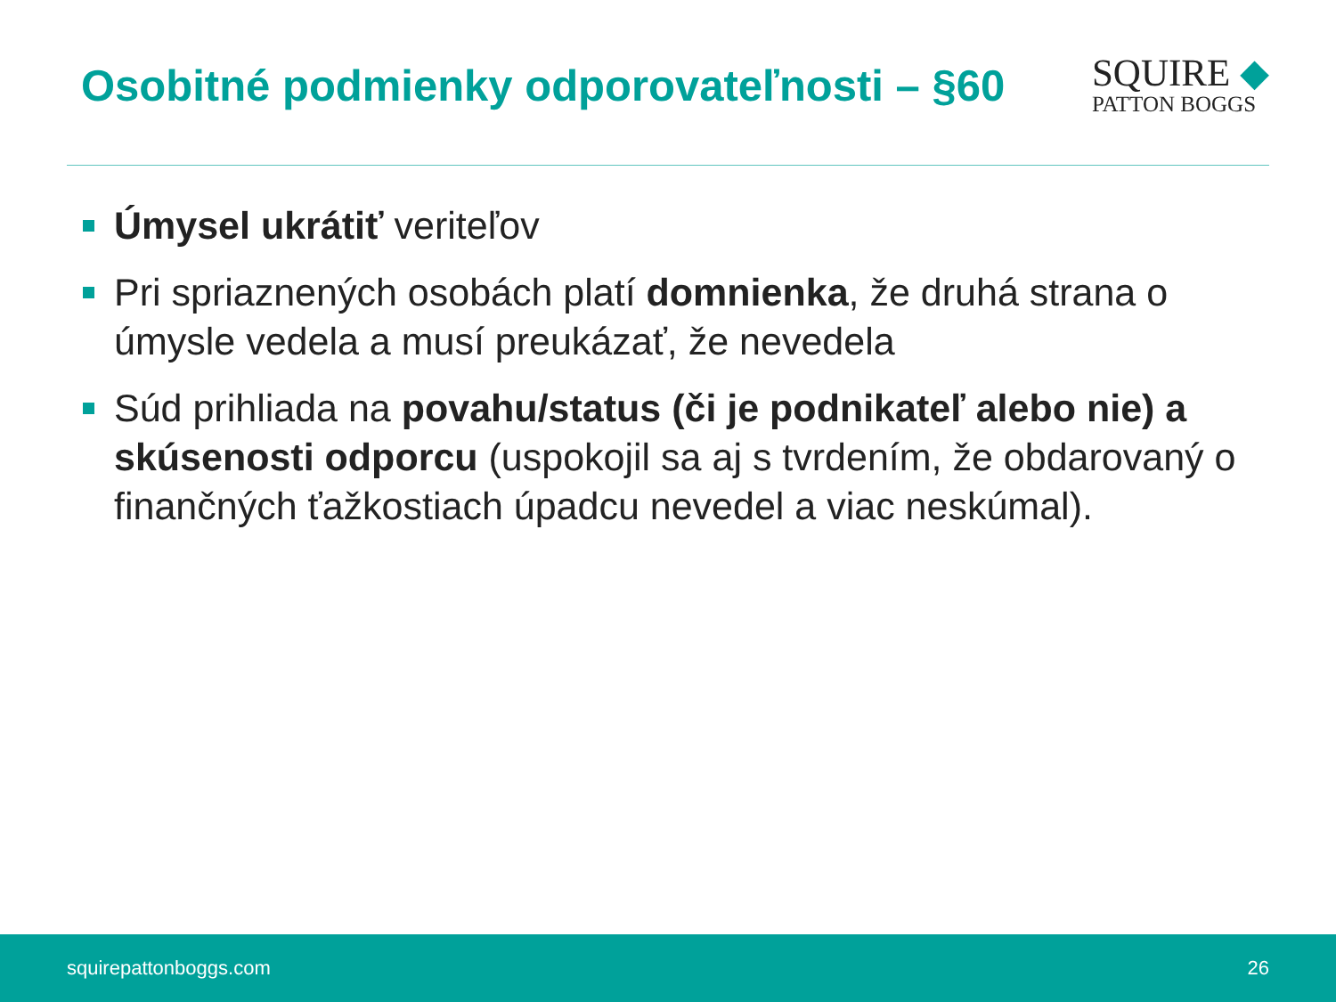Osobitné podmienky odporovateľnosti – §60
SQUIRE ◆
PATTON BOGGS
Úmysel ukrátiť veriteľov
Pri spriaznených osobách platí domnienka, že druhá strana o úmysle vedela a musí preukázať, že nevedela
Súd prihliada na povahu/status (či je podnikateľ alebo nie) a skúsenosti odporcu (uspokojil sa aj s tvrdením, že obdarovaný o finančných ťažkostiach úpadcu nevedel a viac neskúmal).
squirepattonboggs.com 26